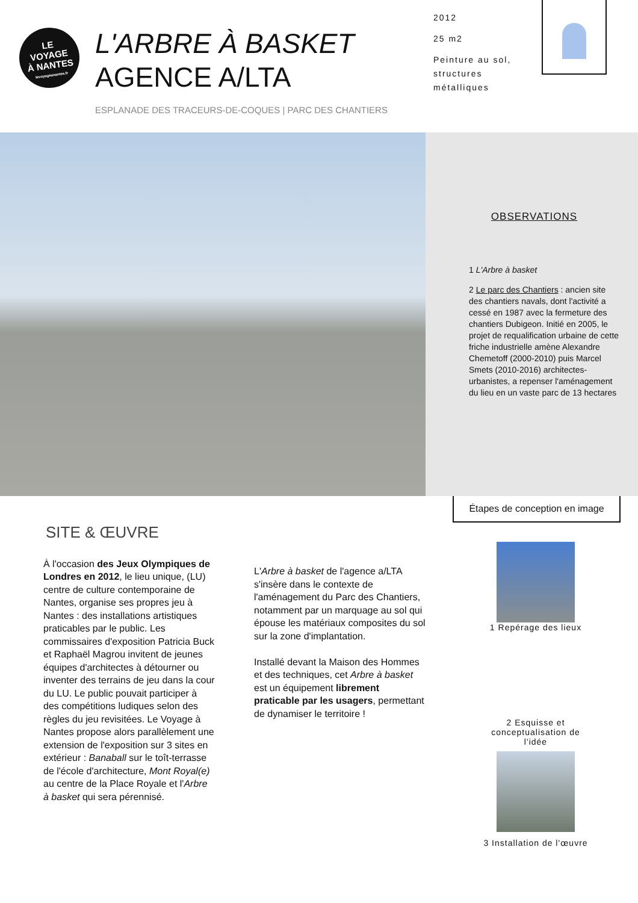LE
VOYAGE
À NANTES
levoyageanantes.fr
L'ARBRE À BASKET
AGENCE A/LTA
ESPLANADE DES TRACEURS-DE-COQUES | PARC DES CHANTIERS
2012
25 m2
Peinture au sol, structures métalliques
OBSERVATIONS
1 L'Arbre à basket
2 Le parc des Chantiers : ancien site des chantiers navals, dont l'activité a cessé en 1987 avec la fermeture des chantiers Dubigeon. Initié en 2005, le projet de requalification urbaine de cette friche industrielle amène Alexandre Chemetoff (2000-2010) puis Marcel Smets (2010-2016) architectes-urbanistes, a repenser l'aménagement du lieu en un vaste parc de 13 hectares
Étapes de conception en image
SITE & ŒUVRE
À l'occasion des Jeux Olympiques de Londres en 2012, le lieu unique, (LU) centre de culture contemporaine de Nantes, organise ses propres jeu à Nantes : des installations artistiques praticables par le public. Les commissaires d'exposition Patricia Buck et Raphaël Magrou invitent de jeunes équipes d'architectes à détourner ou inventer des terrains de jeu dans la cour du LU. Le public pouvait participer à des compétitions ludiques selon des règles du jeu revisitées. Le Voyage à Nantes propose alors parallèlement une extension de l'exposition sur 3 sites en extérieur : Banaball sur le toît-terrasse de l'école d'architecture, Mont Royal(e) au centre de la Place Royale et l'Arbre à basket qui sera pérennisé.
L'Arbre à basket de l'agence a/LTA s'insère dans le contexte de l'aménagement du Parc des Chantiers, notamment par un marquage au sol qui épouse les matériaux composites du sol sur la zone d'implantation.
Installé devant la Maison des Hommes et des techniques, cet Arbre à basket est un équipement librement praticable par les usagers, permettant de dynamiser le territoire !
1 Repérage des lieux
2 Esquisse et conceptualisation de l'idée
3 Installation de l'œuvre